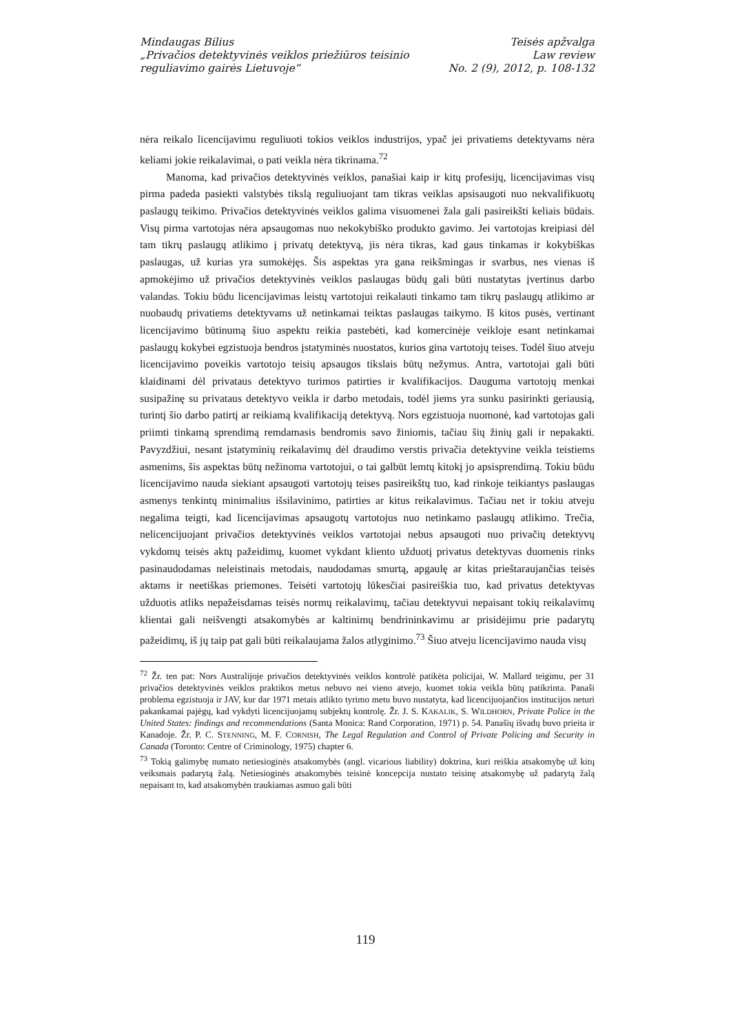Mindaugas Bilius
„Privačios detektyvinės veiklos priežiūros teisinio
reguliavimo gairės Lietuvoje“
Teisės apžvalga
Law review
No. 2 (9), 2012, p. 108-132
nėra reikalo licencijavimu reguliuoti tokios veiklos industrijos, ypač jei privatiems detektyvams nėra keliami jokie reikalavimai, o pati veikla nėra tikrinama.<sup>72</sup>
Manoma, kad privačios detektyvinės veiklos, panašiai kaip ir kitų profesijų, licencijavimas visų pirma padeda pasiekti valstybės tikslą reguliuojant tam tikras veiklas apsisaugoti nuo nekvalifikuotų paslaugų teikimo. Privačios detektyvinės veiklos galima visuomenei žala gali pasireikšti keliais būdais. Visų pirma vartotojas nėra apsaugomas nuo nekokybiško produkto gavimo. Jei vartotojas kreipiasi dėl tam tikrų paslaugų atlikimo į privatų detektyvą, jis nėra tikras, kad gaus tinkamas ir kokybiškas paslaugas, už kurias yra sumokėjęs. Šis aspektas yra gana reikšmingas ir svarbus, nes vienas iš apmokėjimo už privačios detektyvinės veiklos paslaugas būdų gali būti nustatytas įvertinus darbo valandas. Tokiu būdu licencijavimas leistų vartotojui reikalauti tinkamo tam tikrų paslaugų atlikimo ar nuobaudų privatiems detektyvams už netinkamai teiktas paslaugas taikymo. Iš kitos pusės, vertinant licencijavimo būtinumą šiuo aspektu reikia pastebėti, kad komercinėje veikloje esant netinkamai paslaugų kokybei egzistuoja bendros įstatyminės nuostatos, kurios gina vartotojų teises. Todėl šiuo atveju licencijavimo poveikis vartotojo teisių apsaugos tikslais būtų nežymus. Antra, vartotojai gali būti klaidinami dėl privataus detektyvo turimos patirties ir kvalifikacijos. Dauguma vartotojų menkai susipažinę su privataus detektyvo veikla ir darbo metodais, todėl jiems yra sunku pasirinkti geriausią, turintį šio darbo patirtį ar reikiamą kvalifikaciją detektyvą. Nors egzistuoja nuomonė, kad vartotojas gali priimti tinkamą sprendimą remdamasis bendromis savo žiniomis, tačiau šių žinių gali ir nepakakti. Pavyzdžiui, nesant įstatyminių reikalavimų dėl draudimo verstis privačia detektyvine veikla teistiems asmenims, šis aspektas būtų nežinoma vartotojui, o tai galbūt lemtų kitokį jo apsisprendimą. Tokiu būdu licencijavimo nauda siekiant apsaugoti vartotojų teises pasireikštų tuo, kad rinkoje teikiantys paslaugas asmenys tenkintų minimalius išsilavinimo, patirties ar kitus reikalavimus. Tačiau net ir tokiu atveju negalima teigti, kad licencijavimas apsaugotų vartotojus nuo netinkamo paslaugų atlikimo. Trečia, nelicencijuojant privačios detektyvinės veiklos vartotojai nebus apsaugoti nuo privačių detektyvų vykdomų teisės aktų pažeidimų, kuomet vykdant kliento užduotį privatus detektyvas duomenis rinks pasinaudodamas neleistinais metodais, naudodamas smurtą, apgaulę ar kitas prieštaraujančias teisės aktams ir neetiškas priemones. Teisėti vartotojų lūkesčiai pasireiškia tuo, kad privatus detektyvas užduotis atliks nepažeisdamas teisės normų reikalavimų, tačiau detektyvui nepaisant tokių reikalavimų klientai gali neišvengti atsakomybės ar kaltinimų bendrininkavimu ar prisidėjimu prie padarytų pažeidimų, iš jų taip pat gali būti reikalaujama žalos atlyginimo.<sup>73</sup> Šiuo atveju licencijavimo nauda visų
<sup>72</sup> Žr. ten pat: Nors Australijoje privačios detektyvinės veiklos kontrolė patikėta policijai, W. Mallard teigimu, per 31 privačios detektyvinės veiklos praktikos metus nebuvo nei vieno atvejo, kuomet tokia veikla būtų patikrinta. Panaši problema egzistuoja ir JAV, kur dar 1971 metais atlikto tyrimo metu buvo nustatyta, kad licencijuojančios institucijos neturi pakankamai pajėgų, kad vykdyti licencijuojamų subjektų kontrolę. Žr. J. S. KAKALIK, S. WILDHORN, Private Police in the United States: findings and recommendations (Santa Monica: Rand Corporation, 1971) p. 54. Panašių išvadų buvo prieita ir Kanadoje. Žr. P. C. STENNING, M. F. CORNISH, The Legal Regulation and Control of Private Policing and Security in Canada (Toronto: Centre of Criminology, 1975) chapter 6.
<sup>73</sup> Tokią galimybę numato netiesioginės atsakomybės (angl. vicarious liability) doktrina, kuri reiškia atsakomybę už kitų veiksmais padarytą žalą. Netiesioginės atsakomybės teisinė koncepcija nustato teisinę atsakomybę už padarytą žalą nepaisant to, kad atsakomybėn traukiamas asmuo gali būti
119